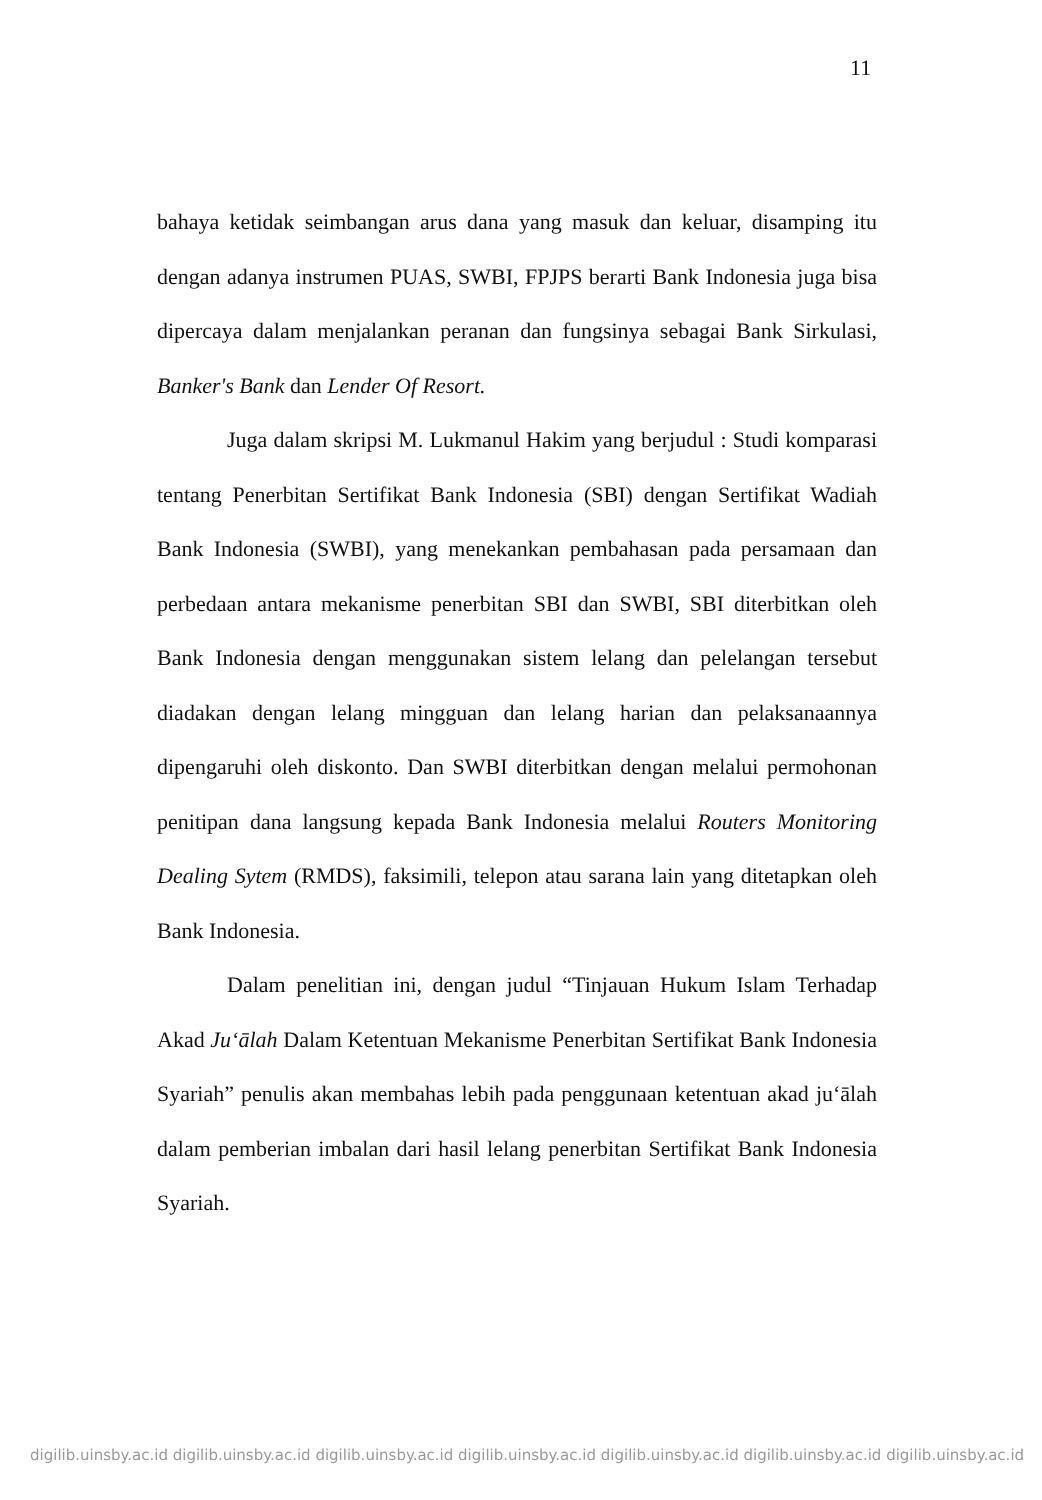11
bahaya ketidak seimbangan arus dana yang masuk dan keluar, disamping itu dengan adanya instrumen PUAS, SWBI, FPJPS berarti Bank Indonesia juga bisa dipercaya dalam menjalankan peranan dan fungsinya sebagai Bank Sirkulasi, Banker's Bank dan Lender Of Resort.
Juga dalam skripsi M. Lukmanul Hakim yang berjudul : Studi komparasi tentang Penerbitan Sertifikat Bank Indonesia (SBI) dengan Sertifikat Wadiah Bank Indonesia (SWBI), yang menekankan pembahasan pada persamaan dan perbedaan antara mekanisme penerbitan SBI dan SWBI, SBI diterbitkan oleh Bank Indonesia dengan menggunakan sistem lelang dan pelelangan tersebut diadakan dengan lelang mingguan dan lelang harian dan pelaksanaannya dipengaruhi oleh diskonto. Dan SWBI diterbitkan dengan melalui permohonan penitipan dana langsung kepada Bank Indonesia melalui Routers Monitoring Dealing Sytem (RMDS), faksimili, telepon atau sarana lain yang ditetapkan oleh Bank Indonesia.
Dalam penelitian ini, dengan judul “Tinjauan Hukum Islam Terhadap Akad Ju‘ālah Dalam Ketentuan Mekanisme Penerbitan Sertifikat Bank Indonesia Syariah” penulis akan membahas lebih pada penggunaan ketentuan akad ju‘ālah dalam pemberian imbalan dari hasil lelang penerbitan Sertifikat Bank Indonesia Syariah.
digilib.uinsby.ac.id digilib.uinsby.ac.id digilib.uinsby.ac.id digilib.uinsby.ac.id digilib.uinsby.ac.id digilib.uinsby.ac.id digilib.uinsby.ac.id